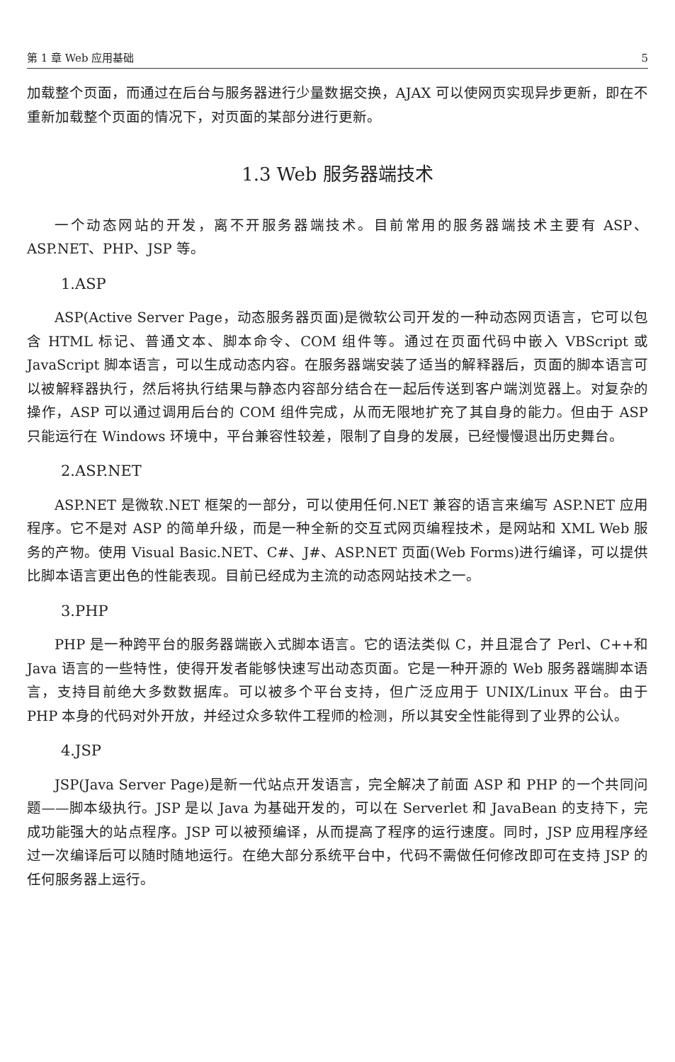第 1 章 Web 应用基础 5
加载整个页面，而通过在后台与服务器进行少量数据交换，AJAX 可以使网页实现异步更新，即在不重新加载整个页面的情况下，对页面的某部分进行更新。
1.3 Web 服务器端技术
一个动态网站的开发，离不开服务器端技术。目前常用的服务器端技术主要有 ASP、ASP.NET、PHP、JSP 等。
1.ASP
ASP(Active Server Page，动态服务器页面)是微软公司开发的一种动态网页语言，它可以包含 HTML 标记、普通文本、脚本命令、COM 组件等。通过在页面代码中嵌入 VBScript 或 JavaScript 脚本语言，可以生成动态内容。在服务器端安装了适当的解释器后，页面的脚本语言可以被解释器执行，然后将执行结果与静态内容部分结合在一起后传送到客户端浏览器上。对复杂的操作，ASP 可以通过调用后台的 COM 组件完成，从而无限地扩充了其自身的能力。但由于 ASP 只能运行在 Windows 环境中，平台兼容性较差，限制了自身的发展，已经慢慢退出历史舞台。
2.ASP.NET
ASP.NET 是微软.NET 框架的一部分，可以使用任何.NET 兼容的语言来编写 ASP.NET 应用程序。它不是对 ASP 的简单升级，而是一种全新的交互式网页编程技术，是网站和 XML Web 服务的产物。使用 Visual Basic.NET、C#、J#、ASP.NET 页面(Web Forms)进行编译，可以提供比脚本语言更出色的性能表现。目前已经成为主流的动态网站技术之一。
3.PHP
PHP 是一种跨平台的服务器端嵌入式脚本语言。它的语法类似 C，并且混合了 Perl、C++和 Java 语言的一些特性，使得开发者能够快速写出动态页面。它是一种开源的 Web 服务器端脚本语言，支持目前绝大多数数据库。可以被多个平台支持，但广泛应用于 UNIX/Linux 平台。由于 PHP 本身的代码对外开放，并经过众多软件工程师的检测，所以其安全性能得到了业界的公认。
4.JSP
JSP(Java Server Page)是新一代站点开发语言，完全解决了前面 ASP 和 PHP 的一个共同问题——脚本级执行。JSP 是以 Java 为基础开发的，可以在 Serverlet 和 JavaBean 的支持下，完成功能强大的站点程序。JSP 可以被预编译，从而提高了程序的运行速度。同时，JSP 应用程序经过一次编译后可以随时随地运行。在绝大部分系统平台中，代码不需做任何修改即可在支持 JSP 的任何服务器上运行。